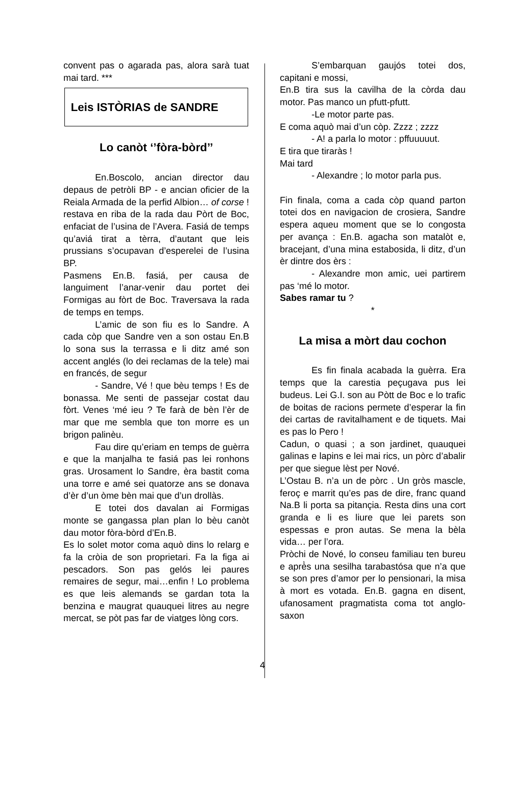convent pas o agarada pas, alora sarà tuat mai tard. ***
Leis ISTÒRIAS de SANDRE
Lo canòt ‘’fòra-bòrd’’
En.Boscolo, ancian director dau depaus de petròli BP - e ancian oficier de la Reiala Armada de la perfid Albion… of corse ! restava en riba de la rada dau Pòrt de Boc, enfaciat de l’usina de l’Avera. Fasiá de temps qu’aviá tirat a tèrra, d’autant que leis prussians s’ocupavan d’esperelei de l’usina BP.
Pasmens En.B. fasiá, per causa de languiment l’anar-venir dau portet dei Formigas au fòrt de Boc. Traversava la rada de temps en temps.
L’amic de son fiu es lo Sandre. A cada còp que Sandre ven a son ostau En.B lo sona sus la terrassa e li ditz amé son accent anglés (lo dei reclamas de la tele) mai en francés, de segur
- Sandre, Vé ! que bèu temps ! Es de bonassa. Me senti de passejar costat dau fòrt. Venes ‘mé ieu ? Te farà de bèn l’èr de mar que me sembla que ton morre es un brigon palinèu.
Fau dire qu’eriam en temps de guèrra e que la manjalha te fasiá pas lei ronhons gras. Urosament lo Sandre, èra bastit coma una torre e amé sei quatorze ans se donava d’èr d’un òme bèn mai que d’un drollàs.
E totei dos davalan ai Formigas monte se gangassa plan plan lo bèu canòt dau motor fòra-bòrd d’En.B.
Es lo solet motor coma aquò dins lo relarg e fa la cròia de son proprietari. Fa la figa ai pescadors. Son pas gelós lei paures remaires de segur, mai…enfin ! Lo problema es que leis alemands se gardan tota la benzina e maugrat quauquei litres au negre mercat, se pòt pas far de viatges lòng cors.
S’embarquan gaujós totei dos, capitani e mossi,
En.B tira sus la cavilha de la còrda dau motor. Pas manco un pfutt-pfutt.
-Le motor parte pas.
E coma aquò mai d’un còp. Zzzz ; zzzz
- A! a parla lo motor : pffuuuuut.
E tira que tiraràs !
Mai tard
- Alexandre ; lo motor parla pus.
Fin finala, coma a cada còp quand parton totei dos en navigacion de crosiera, Sandre espera aqueu moment que se lo congosta per avança : En.B. agacha son matalòt e, bracejant, d’una mina estabosida, li ditz, d’un èr dintre dos èrs :
- Alexandre mon amic, uei partirem pas ‘mé lo motor.
Sabes ramar tu ?
*
La misa a mòrt dau cochon
Es fin finala acabada la guèrra. Era temps que la carestia peçugava pus lei budeus. Lei G.I. son au Pòtt de Boc e lo trafic de boitas de racions permete d’esperar la fin dei cartas de ravitalhament e de tiquets. Mai es pas lo Pero !
Cadun, o quasi ; a son jardinet, quauquei galinas e lapins e lei mai rics, un pòrc d’abalir per que siegue lèst per Nové.
L’Ostau B. n’a un de pòrc . Un gròs mascle, feroç e marrit qu’es pas de dire, franc quand Na.B li porta sa pitançia. Resta dins una cort granda e li es liure que lei parets son espessas e pron autas. Se mena la bèla vida… per l’ora.
Pròchi de Nové, lo conseu familiau ten bureu e aprè̀s una sesilha tarabastósa que n’a que se son pres d’amor per lo pensionari, la misa à mort es votada. En.B. gagna en disent, ufanosament pragmatista coma tot anglo-saxon
4